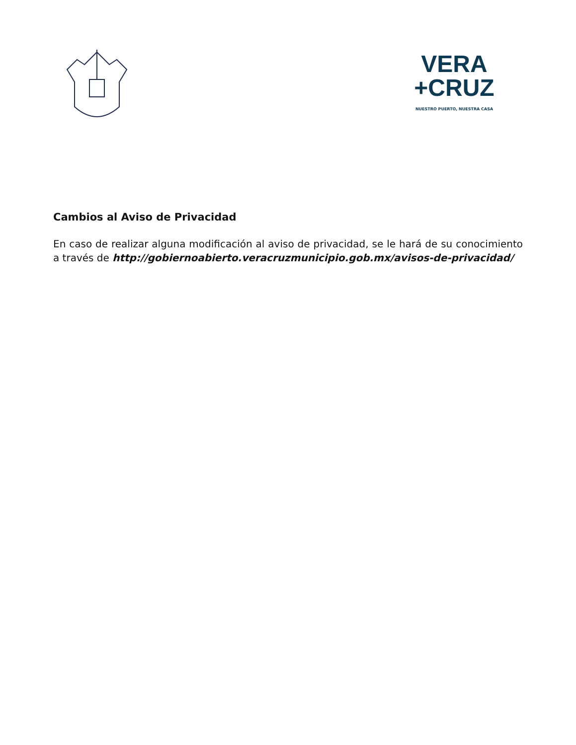VERA
+CRUZ
NUESTRO PUERTO, NUESTRA CASA
Cambios al Aviso de Privacidad
En caso de realizar alguna modificación al aviso de privacidad, se le hará de su conocimiento a través de http://gobiernoabierto.veracruzmunicipio.gob.mx/avisos-de-privacidad/